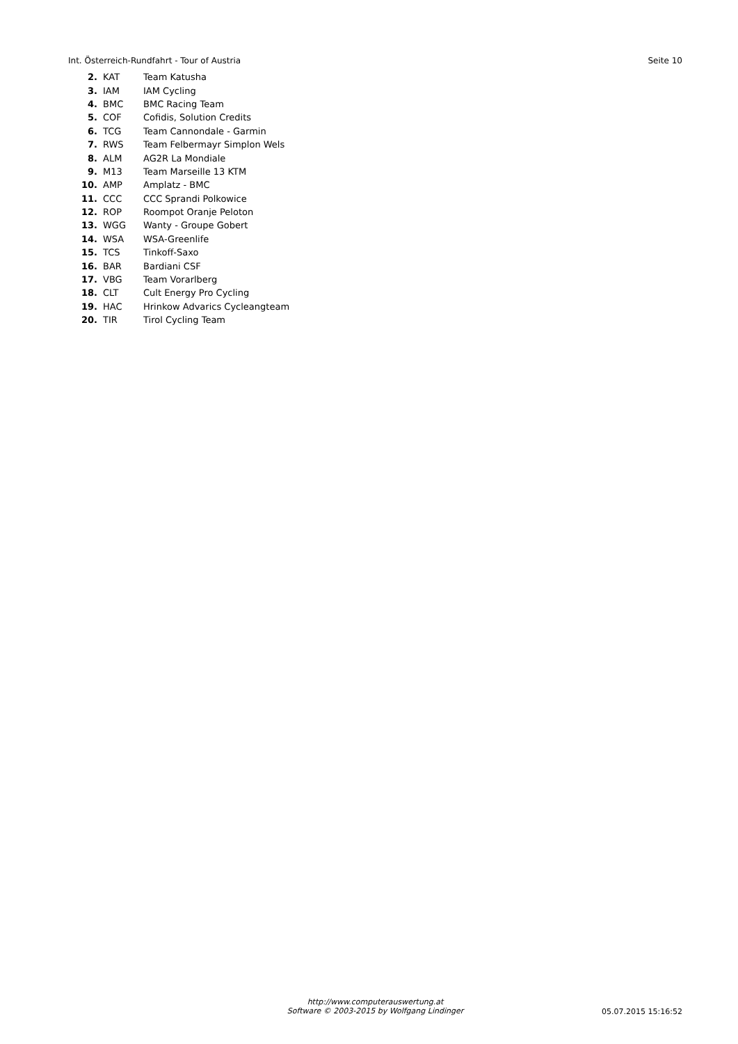Int. Österreich-Rundfahrt - Tour of Austria Seite 10
| 2. | KAT | Team Katusha |
| 3. | IAM | IAM Cycling |
| 4. | BMC | BMC Racing Team |
| 5. | COF | Cofidis, Solution Credits |
| 6. | TCG | Team Cannondale - Garmin |
| 7. | RWS | Team Felbermayr Simplon Wels |
| 8. | ALM | AG2R La Mondiale |
| 9. | M13 | Team Marseille 13 KTM |
| 10. | AMP | Amplatz - BMC |
| 11. | CCC | CCC Sprandi Polkowice |
| 12. | ROP | Roompot Oranje Peloton |
| 13. | WGG | Wanty - Groupe Gobert |
| 14. | WSA | WSA-Greenlife |
| 15. | TCS | Tinkoff-Saxo |
| 16. | BAR | Bardiani CSF |
| 17. | VBG | Team Vorarlberg |
| 18. | CLT | Cult Energy Pro Cycling |
| 19. | HAC | Hrinkow Advarics Cycleangteam |
| 20. | TIR | Tirol Cycling Team |
http://www.computerauswertung.at
Software © 2003-2015 by Wolfgang Lindinger
05.07.2015 15:16:52